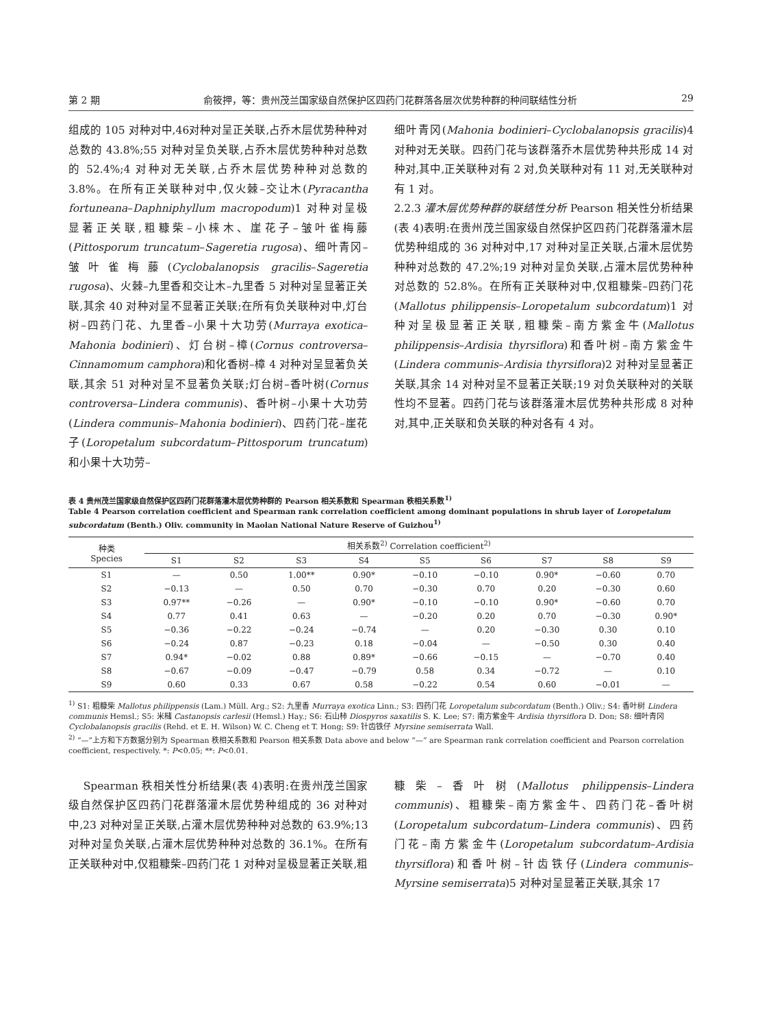第 2 期 俞筱押，等：贵州茂兰国家级自然保护区四药门花群落各层次优势种群的种间联结性分析 29
组成的 105 对种对中,46对种对呈正关联,占乔木层优势种种对总数的 43.8%;55 对种对呈负关联,占乔木层优势种种对总数的 52.4%;4 对种对无关联,占乔木层优势种种对总数的 3.8%。在所有正关联种对中,仅火棘–交让木(Pyracantha fortuneana–Daphniphyllum macropodum)1 对种对呈极显著正关联,粗糠柴–小梾木、崖花子–皱叶雀梅藤(Pittosporum truncatum–Sageretia rugosa)、细叶青冈–皱叶雀梅藤(Cyclobalanopsis gracilis–Sageretia rugosa)、火棘–九里香和交让木–九里香 5 对种对呈显著正关联,其余 40 对种对呈不显著正关联;在所有负关联种对中,灯台树–四药门花、九里香–小果十大功劳(Murraya exotica–Mahonia bodinieri)、灯台树–樟(Cornus controversa–Cinnamomum camphora)和化香树–樟 4 对种对呈显著负关联,其余 51 对种对呈不显著负关联;灯台树–香叶树(Cornus controversa–Lindera communis)、香叶树–小果十大功劳(Lindera communis–Mahonia bodinieri)、四药门花–崖花子(Loropetalum subcordatum–Pittosporum truncatum)和小果十大功劳–
细叶青冈(Mahonia bodinieri–Cyclobalanopsis gracilis)4 对种对无关联。四药门花与该群落乔木层优势种共形成 14 对种对,其中,正关联种对有 2 对,负关联种对有 11 对,无关联种对有 1 对。
2.2.3 灌木层优势种群的联结性分析 Pearson 相关性分析结果(表 4)表明:在贵州茂兰国家级自然保护区四药门花群落灌木层优势种组成的 36 对种对中,17 对种对呈正关联,占灌木层优势种种对总数的 47.2%;19 对种对呈负关联,占灌木层优势种种对总数的 52.8%。在所有正关联种对中,仅粗糠柴–四药门花(Mallotus philippensis–Loropetalum subcordatum)1 对种对呈极显著正关联,粗糠柴–南方紫金牛(Mallotus philippensis–Ardisia thyrsiflora)和香叶树–南方紫金牛(Lindera communis–Ardisia thyrsiflora)2 对种对呈显著正关联,其余 14 对种对呈不显著正关联;19 对负关联种对的关联性均不显著。四药门花与该群落灌木层优势种共形成 8 对种对,其中,正关联和负关联的种对各有 4 对。
表 4 贵州茂兰国家级自然保护区四药门花群落灌木层优势种群的 Pearson 相关系数和 Spearman 秩相关系数<sup>1)</sup>
Table 4 Pearson correlation coefficient and Spearman rank correlation coefficient among dominant populations in shrub layer of Loropetalum subcordatum (Benth.) Oliv. community in Maolan National Nature Reserve of Guizhou<sup>1)</sup>
| 种类 Species | 相关系数<sup>2)</sup> Correlation coefficient<sup>2)</sup> | | | | | | | | |
| --- | --- | --- | --- | --- | --- | --- | --- | --- | --- |
| | S1 | S2 | S3 | S4 | S5 | S6 | S7 | S8 | S9 |
| S1 | — | 0.50 | 1.00** | 0.90* | −0.10 | −0.10 | 0.90* | −0.60 | 0.70 |
| S2 | −0.13 | — | 0.50 | 0.70 | −0.30 | 0.70 | 0.20 | −0.30 | 0.60 |
| S3 | 0.97** | −0.26 | — | 0.90* | −0.10 | −0.10 | 0.90* | −0.60 | 0.70 |
| S4 | 0.77 | 0.41 | 0.63 | — | −0.20 | 0.20 | 0.70 | −0.30 | 0.90* |
| S5 | −0.36 | −0.22 | −0.24 | −0.74 | — | 0.20 | −0.30 | 0.30 | 0.10 |
| S6 | −0.24 | 0.87 | −0.23 | 0.18 | −0.04 | — | −0.50 | 0.30 | 0.40 |
| S7 | 0.94* | −0.02 | 0.88 | 0.89* | −0.66 | −0.15 | — | −0.70 | 0.40 |
| S8 | −0.67 | −0.09 | −0.47 | −0.79 | 0.58 | 0.34 | −0.72 | — | 0.10 |
| S9 | 0.60 | 0.33 | 0.67 | 0.58 | −0.22 | 0.54 | 0.60 | −0.01 | — |
<sup>1)</sup> S1: 粗糠柴 Mallotus philippensis (Lam.) Müll. Arg.; S2: 九里香 Murraya exotica Linn.; S3: 四药门花 Loropetalum subcordatum (Benth.) Oliv.; S4: 香叶树 Lindera communis Hemsl.; S5: 米槠 Castanopsis carlesii (Hemsl.) Hay.; S6: 石山柿 Diospyros saxatilis S. K. Lee; S7: 南方紫金牛 Ardisia thyrsiflora D. Don; S8: 细叶青冈 Cyclobalanopsis gracilis (Rehd. et E. H. Wilson) W. C. Cheng et T. Hong; S9: 针齿铁仔 Myrsine semiserrata Wall.
<sup>2)</sup> “—”上方和下方数据分别为 Spearman 秩相关系数和 Pearson 相关系数 Data above and below “—” are Spearman rank correlation coefficient and Pearson correlation coefficient, respectively. *: P<0.05; **: P<0.01.
Spearman 秩相关性分析结果(表 4)表明:在贵州茂兰国家级自然保护区四药门花群落灌木层优势种组成的 36 对种对中,23 对种对呈正关联,占灌木层优势种种对总数的 63.9%;13 对种对呈负关联,占灌木层优势种种对总数的 36.1%。在所有正关联种对中,仅粗糠柴–四药门花 1 对种对呈极显著正关联,粗
糠柴–香叶树(Mallotus philippensis–Lindera communis)、粗糠柴–南方紫金牛、四药门花–香叶树(Loropetalum subcordatum–Lindera communis)、四药门花–南方紫金牛(Loropetalum subcordatum–Ardisia thyrsiflora)和香叶树–针齿铁仔(Lindera communis–Myrsine semiserrata)5 对种对呈显著正关联,其余 17